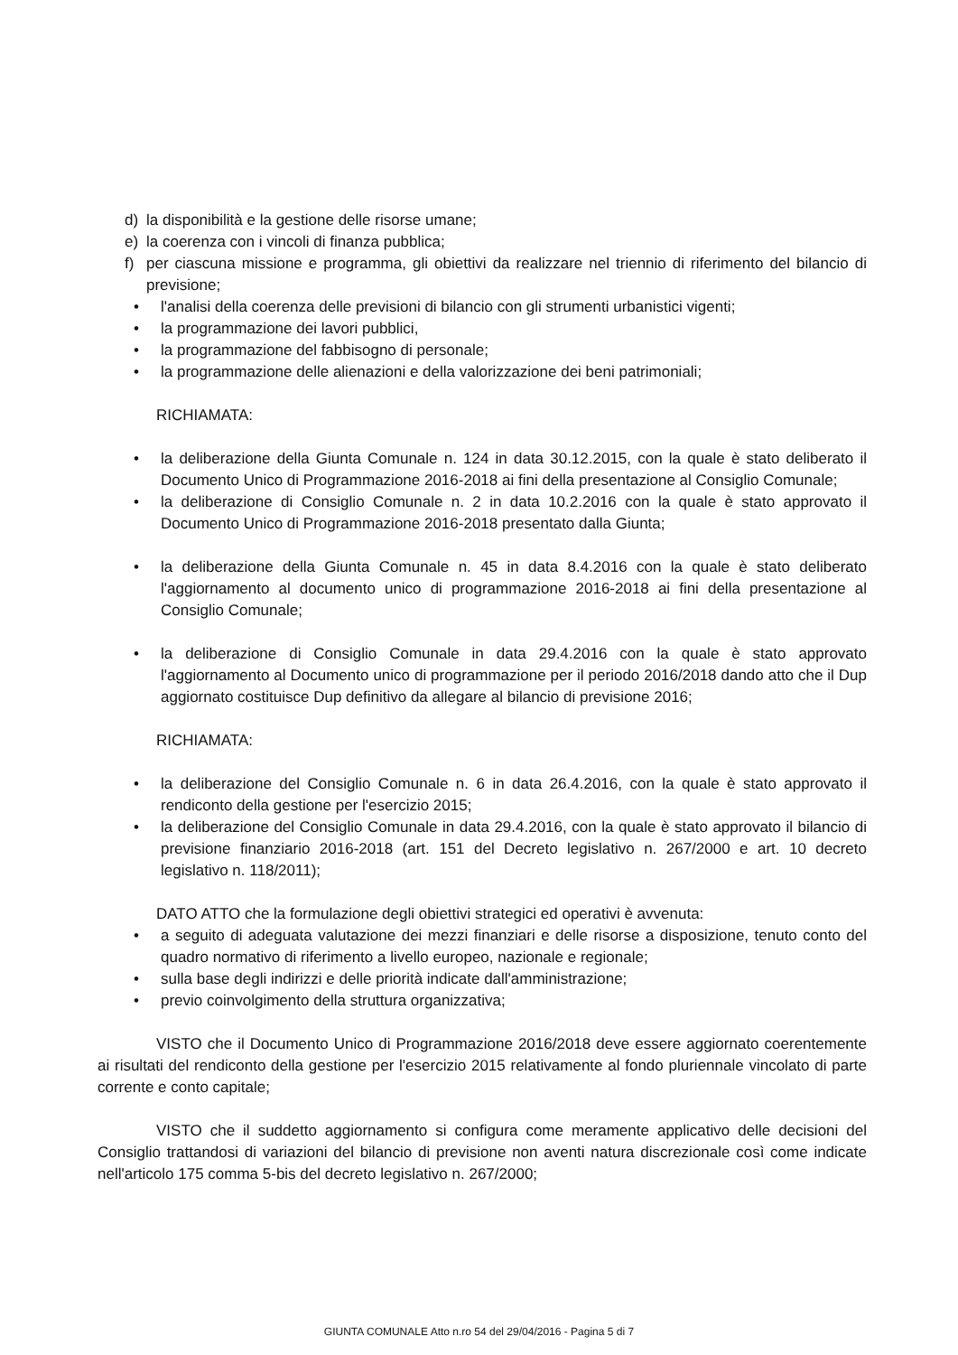d) la disponibilità e la gestione delle risorse umane;
e) la coerenza con i vincoli di finanza pubblica;
f) per ciascuna missione e programma, gli obiettivi da realizzare nel triennio di riferimento del bilancio di previsione;
• l'analisi della coerenza delle previsioni di bilancio con gli strumenti urbanistici vigenti;
• la programmazione dei lavori pubblici,
• la programmazione del fabbisogno di personale;
• la programmazione delle alienazioni e della valorizzazione dei beni patrimoniali;
RICHIAMATA:
• la deliberazione della Giunta Comunale n. 124 in data 30.12.2015, con la quale è stato deliberato il Documento Unico di Programmazione 2016-2018 ai fini della presentazione al Consiglio Comunale;
• la deliberazione di Consiglio Comunale n. 2 in data 10.2.2016 con la quale è stato approvato il Documento Unico di Programmazione 2016-2018 presentato dalla Giunta;
• la deliberazione della Giunta Comunale n. 45 in data 8.4.2016 con la quale è stato deliberato l'aggiornamento al documento unico di programmazione 2016-2018 ai fini della presentazione al Consiglio Comunale;
• la deliberazione di Consiglio Comunale in data 29.4.2016 con la quale è stato approvato l'aggiornamento al Documento unico di programmazione per il periodo 2016/2018 dando atto che il Dup aggiornato costituisce Dup definitivo da allegare al bilancio di previsione 2016;
RICHIAMATA:
• la deliberazione del Consiglio Comunale n. 6 in data 26.4.2016, con la quale è stato approvato il rendiconto della gestione per l'esercizio 2015;
• la deliberazione del Consiglio Comunale in data 29.4.2016, con la quale è stato approvato il bilancio di previsione finanziario 2016-2018 (art. 151 del Decreto legislativo n. 267/2000 e art. 10 decreto legislativo n. 118/2011);
DATO ATTO che la formulazione degli obiettivi strategici ed operativi è avvenuta:
• a seguito di adeguata valutazione dei mezzi finanziari e delle risorse a disposizione, tenuto conto del quadro normativo di riferimento a livello europeo, nazionale e regionale;
• sulla base degli indirizzi e delle priorità indicate dall'amministrazione;
• previo coinvolgimento della struttura organizzativa;
VISTO che il Documento Unico di Programmazione 2016/2018 deve essere aggiornato coerentemente ai risultati del rendiconto della gestione per l'esercizio 2015 relativamente al fondo pluriennale vincolato di parte corrente e conto capitale;
VISTO che il suddetto aggiornamento si configura come meramente applicativo delle decisioni del Consiglio trattandosi di variazioni del bilancio di previsione non aventi natura discrezionale così come indicate nell'articolo 175 comma 5-bis del decreto legislativo n. 267/2000;
GIUNTA COMUNALE Atto n.ro 54 del 29/04/2016 - Pagina 5 di 7